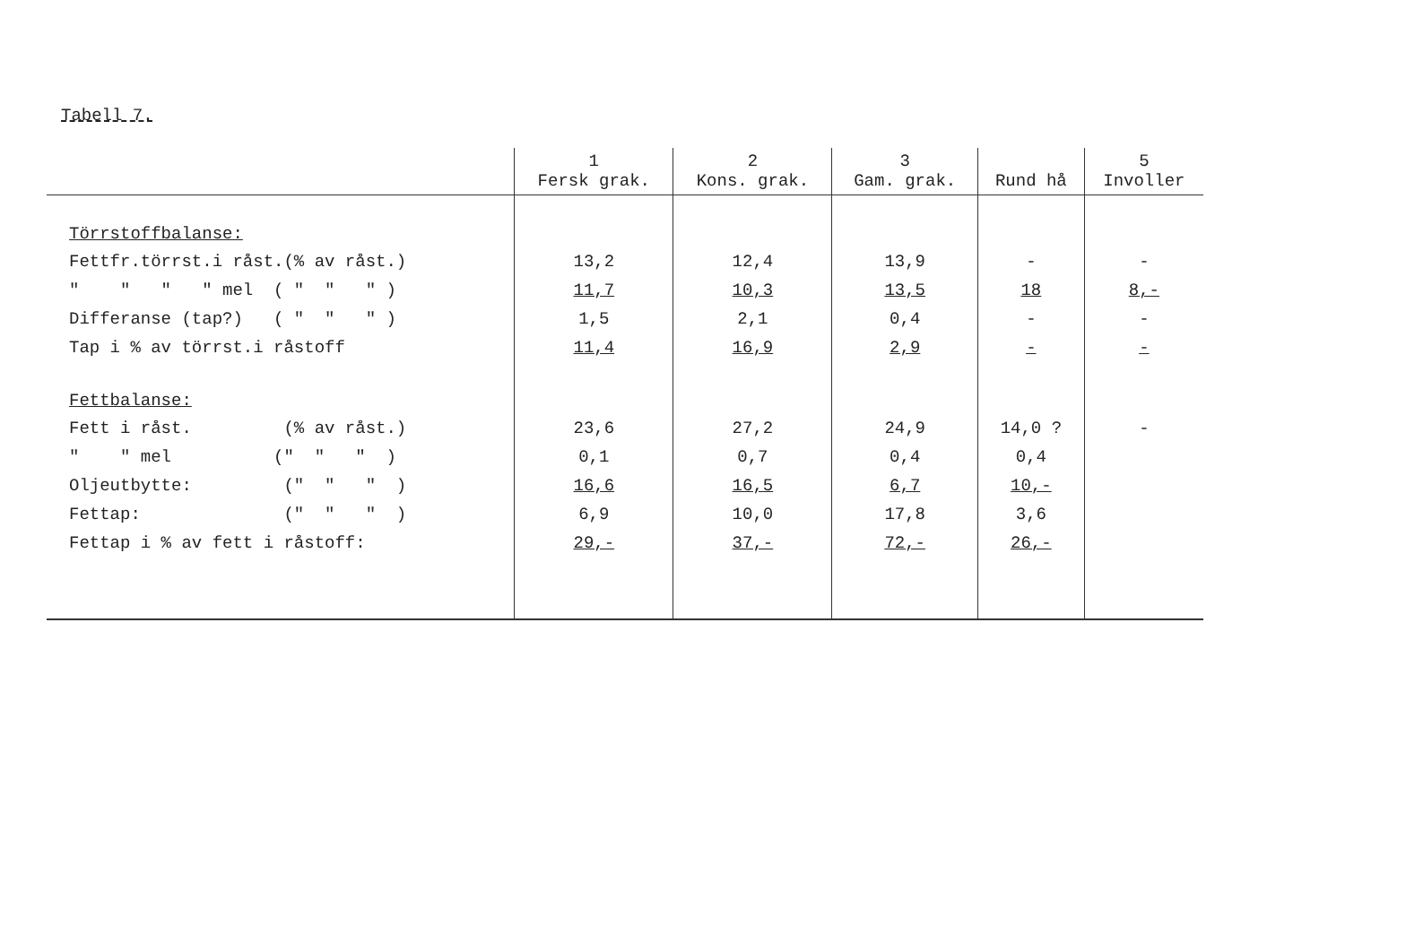Tabell 7.
| | 1 Fersk grak. | 2 Kons. grak. | 3 Gam. grak. | Rund hå | 5 Involler |
| --- | --- | --- | --- | --- | --- |
| Törrstoffbalanse: | | | | | |
| Fettfr.törrst.i råst.(% av råst.) | 13,2 | 12,4 | 13,9 | - | - |
| " " " " mel ( " " " ) | 11,7 | 10,3 | 13,5 | 18 | 8,- |
| Differanse (tap?) ( " " " ) | 1,5 | 2,1 | 0,4 | - | - |
| Tap i % av törrst.i råstoff | 11,4 | 16,9 | 2,9 | - | - |
| Fettbalanse: | | | | | |
| Fett i råst. (% av råst.) | 23,6 | 27,2 | 24,9 | 14,0 ? | - |
| " " mel (" " " ) | 0,1 | 0,7 | 0,4 | 0,4 | |
| Oljeutbytte: (" " " ) | 16,6 | 16,5 | 6,7 | 10,- | |
| Fettap: (" " " ) | 6,9 | 10,0 | 17,8 | 3,6 | |
| Fettap i % av fett i råstoff: | 29,- | 37,- | 72,- | 26,- | |